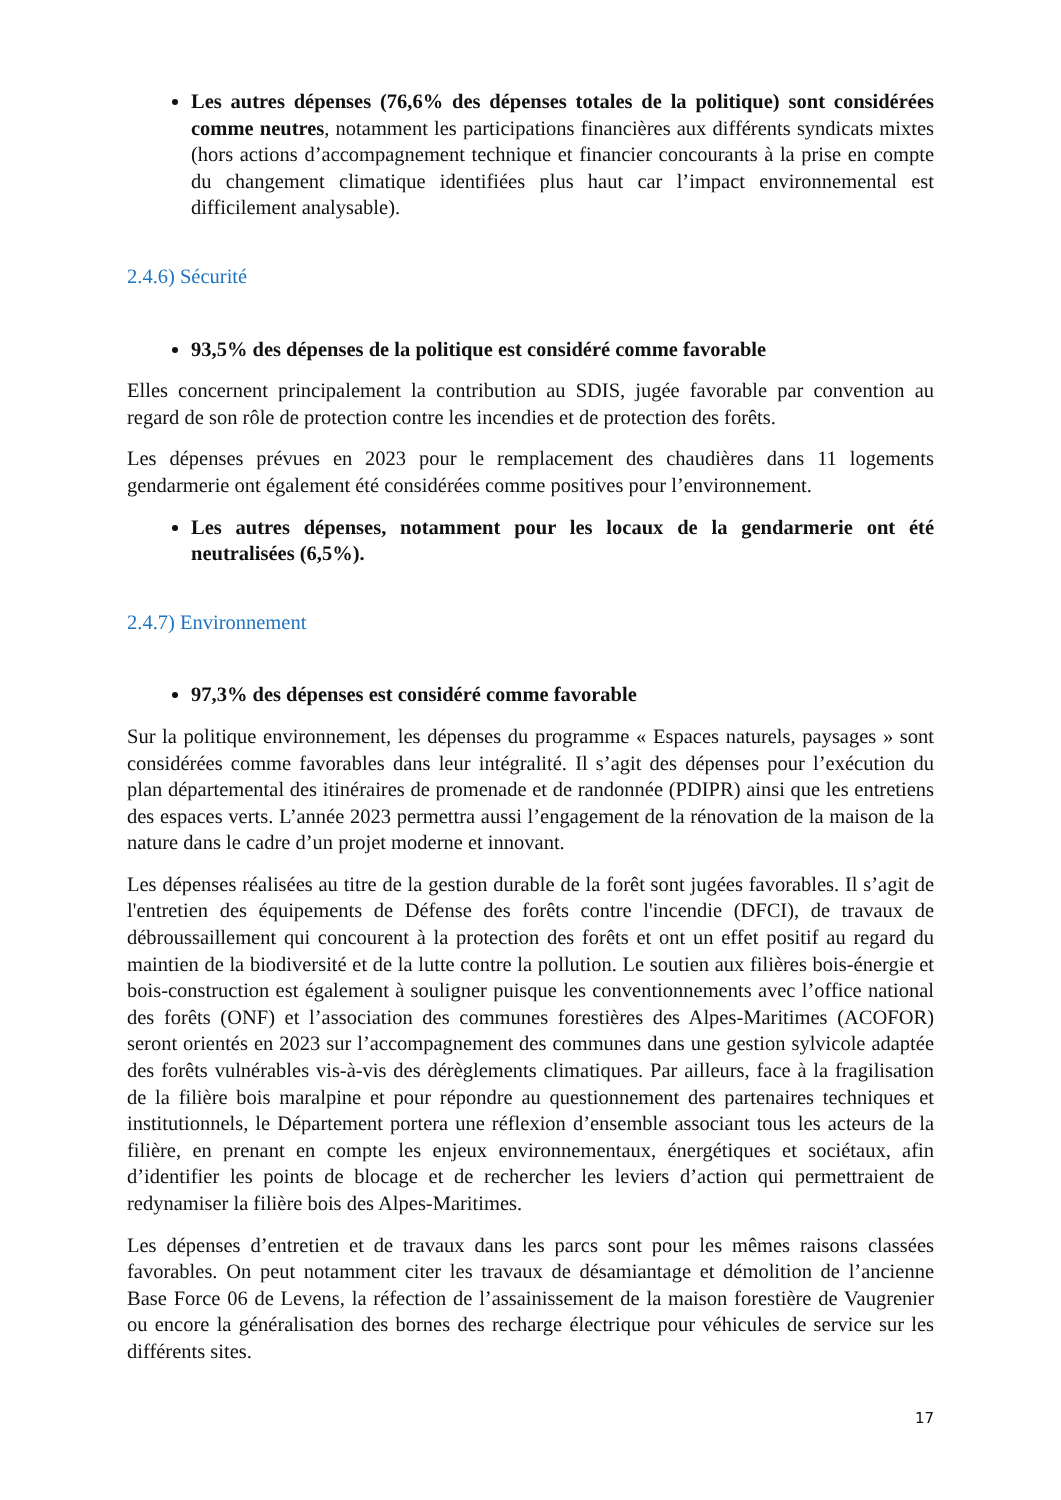Les autres dépenses (76,6% des dépenses totales de la politique) sont considérées comme neutres, notamment les participations financières aux différents syndicats mixtes (hors actions d’accompagnement technique et financier concourants à la prise en compte du changement climatique identifiées plus haut car l’impact environnemental est difficilement analysable).
2.4.6) Sécurité
93,5% des dépenses de la politique est considéré comme favorable
Elles concernent principalement la contribution au SDIS, jugée favorable par convention au regard de son rôle de protection contre les incendies et de protection des forêts.
Les dépenses prévues en 2023 pour le remplacement des chaudières dans 11 logements gendarmerie ont également été considérées comme positives pour l’environnement.
Les autres dépenses, notamment pour les locaux de la gendarmerie ont été neutralisées (6,5%).
2.4.7) Environnement
97,3% des dépenses est considéré comme favorable
Sur la politique environnement, les dépenses du programme « Espaces naturels, paysages » sont considérées comme favorables dans leur intégralité. Il s’agit des dépenses pour l’exécution du plan départemental des itinéraires de promenade et de randonnée (PDIPR) ainsi que les entretiens des espaces verts. L’année 2023 permettra aussi l’engagement de la rénovation de la maison de la nature dans le cadre d’un projet moderne et innovant.
Les dépenses réalisées au titre de la gestion durable de la forêt sont jugées favorables. Il s’agit de l'entretien des équipements de Défense des forêts contre l'incendie (DFCI), de travaux de débroussaillement qui concourent à la protection des forêts et ont un effet positif au regard du maintien de la biodiversité et de la lutte contre la pollution. Le soutien aux filières bois-énergie et bois-construction est également à souligner puisque les conventionnements avec l’office national des forêts (ONF) et l’association des communes forestières des Alpes-Maritimes (ACOFOR) seront orientés en 2023 sur l’accompagnement des communes dans une gestion sylvicole adaptée des forêts vulnérables vis-à-vis des dérèglements climatiques. Par ailleurs, face à la fragilisation de la filière bois maralpine et pour répondre au questionnement des partenaires techniques et institutionnels, le Département portera une réflexion d’ensemble associant tous les acteurs de la filière, en prenant en compte les enjeux environnementaux, énergétiques et sociétaux, afin d’identifier les points de blocage et de rechercher les leviers d’action qui permettraient de redynamiser la filière bois des Alpes-Maritimes.
Les dépenses d’entretien et de travaux dans les parcs sont pour les mêmes raisons classées favorables. On peut notamment citer les travaux de désamiantage et démolition de l’ancienne Base Force 06 de Levens, la réfection de l’assainissement de la maison forestière de Vaugrenier ou encore la généralisation des bornes des recharge électrique pour véhicules de service sur les différents sites.
17